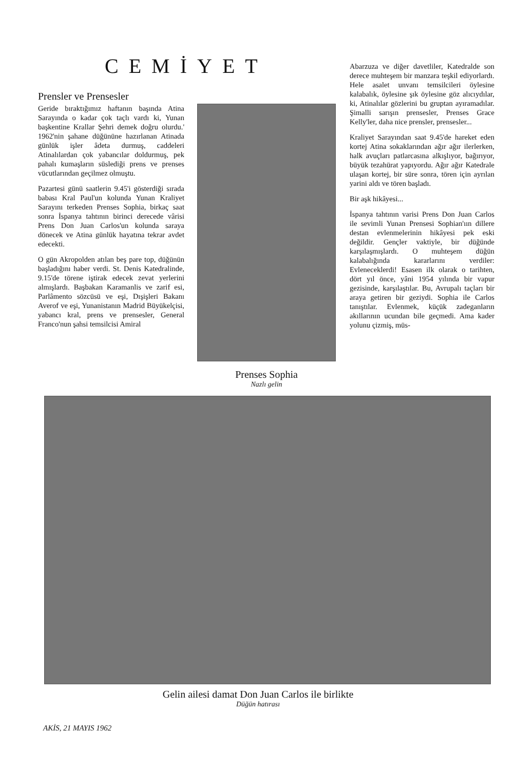CEMİYET
Prensler ve Prensesler
Geride bıraktığımız haftanın başında Atina Sarayında o kadar çok taçlı vardı ki, Yunan başkentine Krallar Şehri demek doğru olurdu.' 1962'nin şahane düğününe hazırlanan Atinada günlük işler âdeta durmuş, caddeleri Atinalılardan çok yabancılar doldurmuş, pek pahalı kumaşların süslediği prens ve prenses vücutlarından geçilmez olmuştu.
Pazartesi günü saatlerin 9.45'i gösterdiği sırada babası Kral Paul'un kolunda Yunan Kraliyet Sarayını terkeden Prenses Sophia, birkaç saat sonra İspanya tahtının birinci derecede vârisi Prens Don Juan Carlos'un kolunda saraya dönecek ve Atina günlük hayatına tekrar avdet edecekti.
O gün Akropolden atılan beş pare top, düğünün başladığını haber verdi. St. Denis Katedralinde, 9.15'de törene iştirak edecek zevat yerlerini almışlardı. Başbakan Karamanlis ve zarif esi, Parlâmento sözcüsü ve eşi, Dışişleri Bakanı Averof ve eşi, Yunanistanın Madrid Büyükelçisi, yabancı kral, prens ve prensesler, General Franco'nun şahsi temsilcisi Amiral
Prenses Sophia
Nazlı gelin
Abarzuza ve diğer davetliler, Katedralde son derece muhteşem bir manzara teşkil ediyorlardı. Hele asalet unvanı temsilcileri öylesine kalabalık, öylesine şık öylesine göz alıcıydılar, ki, Atinalılar gözlerini bu gruptan ayıramadılar. Şimalli sarışın prensesler, Prenses Grace Kelly'ler, daha nice prensler, prensesler...
Kraliyet Sarayından saat 9.45'de hareket eden kortej Atina sokaklarından ağır ağır ilerlerken, halk avuçları patlarcasına alkışlıyor, bağırıyor, büyük tezahürat yapıyordu. Ağır ağır Katedrale ulaşan kortej, bir süre sonra, tören için ayrılan yarini aldı ve tören başladı.
Bir aşk hikâyesi...
İspanya tahtının varisi Prens Don Juan Carlos ile sevimli Yunan Prensesi Sophian'ıın dillere destan evlenmelerinin hikâyesi pek eski değildir. Gençler vaktiyle, bir düğünde karşılaşmışlardı. O muhteşem düğün kalabalığında kararlarını verdiler: Evleneceklerdi! Esasen ilk olarak o tarihten, dört yıl önce, yâni 1954 yılında bir vapur gezisinde, karşılaştılar. Bu, Avrupalı taçları bir araya getiren bir geziydi. Sophia ile Carlos tanıştılar. Evlenmek, küçük zadeganların akıllarının ucundan bile geçmedi. Ama kader yolunu çizmiş, müs-
Gelin ailesi damat Don Juan Carlos ile birlikte
Düğün hatırası
AKİS, 21 MAYIS 1962